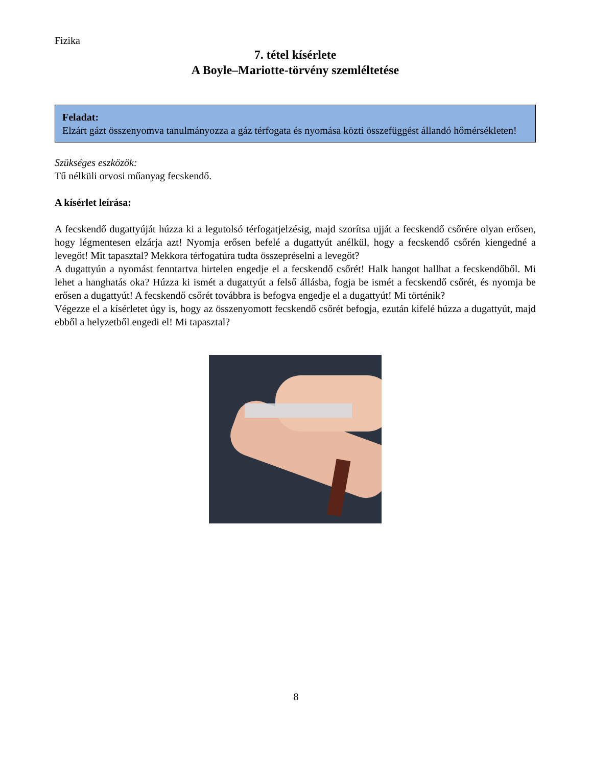Fizika
7. tétel kísérlete
A Boyle–Mariotte-törvény szemléltetése
Feladat:
Elzárt gázt összenyomva tanulmányozza a gáz térfogata és nyomása közti összefüggést állandó hőmérsékleten!
Szükséges eszközök:
Tű nélküli orvosi műanyag fecskendő.
A kísérlet leírása:
A fecskendő dugattyúját húzza ki a legutolsó térfogatjelzésig, majd szorítsa ujját a fecskendő csőrére olyan erősen, hogy légmentesen elzárja azt! Nyomja erősen befelé a dugattyút anélkül, hogy a fecskendő csőrén kiengedné a levegőt! Mit tapasztal? Mekkora térfogatúra tudta összepréselni a levegőt?
A dugattyún a nyomást fenntartva hirtelen engedje el a fecskendő csőrét! Halk hangot hallhat a fecskendőből. Mi lehet a hanghatás oka? Húzza ki ismét a dugattyút a felső állásba, fogja be ismét a fecskendő csőrét, és nyomja be erősen a dugattyút! A fecskendő csőrét továbbra is befogva engedje el a dugattyút! Mi történik?
Végezze el a kísérletet úgy is, hogy az összenyomott fecskendő csőrét befogja, ezután kifelé húzza a dugattyút, majd ebből a helyzetből engedi el! Mi tapasztal?
8